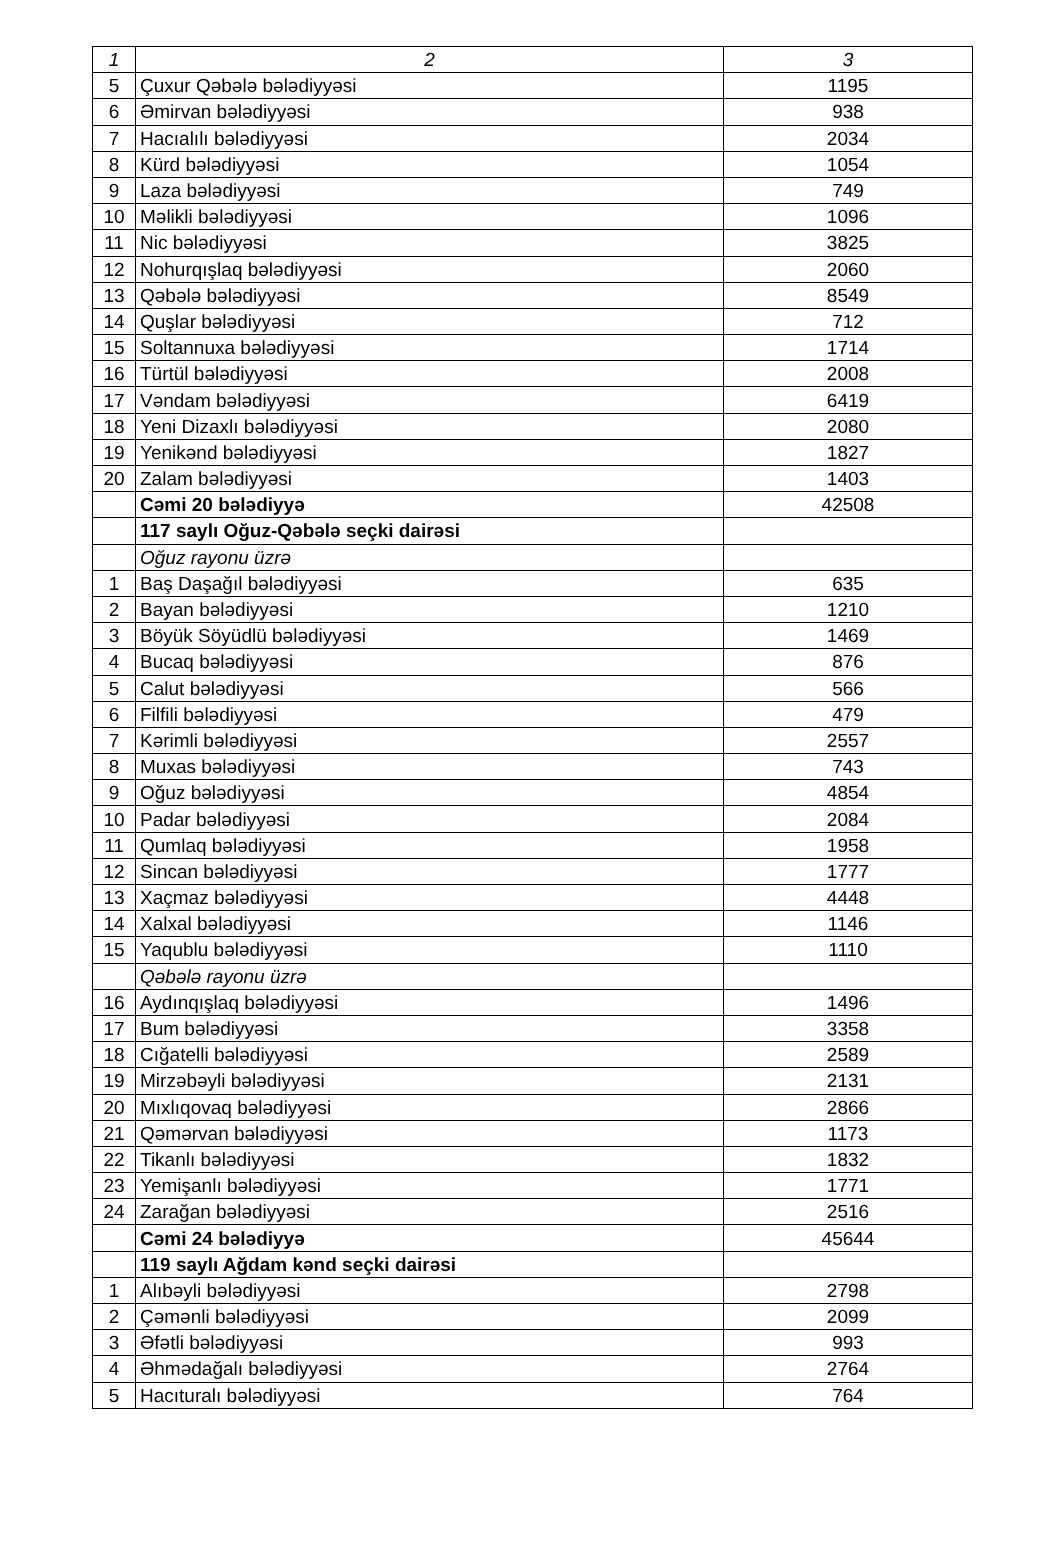| 1 | 2 | 3 |
| 5 | Çuxur Qəbələ bələdiyyəsi | 1195 |
| 6 | Əmirvan bələdiyyəsi | 938 |
| 7 | Hacıalılı bələdiyyəsi | 2034 |
| 8 | Kürd bələdiyyəsi | 1054 |
| 9 | Laza bələdiyyəsi | 749 |
| 10 | Məlikli bələdiyyəsi | 1096 |
| 11 | Nic bələdiyyəsi | 3825 |
| 12 | Nohurqışlaq bələdiyyəsi | 2060 |
| 13 | Qəbələ bələdiyyəsi | 8549 |
| 14 | Quşlar bələdiyyəsi | 712 |
| 15 | Soltannuxa bələdiyyəsi | 1714 |
| 16 | Türtül bələdiyyəsi | 2008 |
| 17 | Vəndam bələdiyyəsi | 6419 |
| 18 | Yeni Dizaxlı bələdiyyəsi | 2080 |
| 19 | Yenikənd bələdiyyəsi | 1827 |
| 20 | Zalam bələdiyyəsi | 1403 |
| | Cəmi 20 bələdiyyə | 42508 |
| | 117 saylı Oğuz-Qəbələ seçki dairəsi | |
| | Oğuz rayonu üzrə | |
| 1 | Baş Daşağıl bələdiyyəsi | 635 |
| 2 | Bayan bələdiyyəsi | 1210 |
| 3 | Böyük Söyüdlü bələdiyyəsi | 1469 |
| 4 | Bucaq bələdiyyəsi | 876 |
| 5 | Calut bələdiyyəsi | 566 |
| 6 | Filfili bələdiyyəsi | 479 |
| 7 | Kərimli bələdiyyəsi | 2557 |
| 8 | Muxas bələdiyyəsi | 743 |
| 9 | Oğuz bələdiyyəsi | 4854 |
| 10 | Padar bələdiyyəsi | 2084 |
| 11 | Qumlaq bələdiyyəsi | 1958 |
| 12 | Sincan bələdiyyəsi | 1777 |
| 13 | Xaçmaz bələdiyyəsi | 4448 |
| 14 | Xalxal bələdiyyəsi | 1146 |
| 15 | Yaqublu bələdiyyəsi | 1110 |
| | Qəbələ rayonu üzrə | |
| 16 | Aydınqışlaq bələdiyyəsi | 1496 |
| 17 | Bum bələdiyyəsi | 3358 |
| 18 | Cığatelli bələdiyyəsi | 2589 |
| 19 | Mirzəbəyli bələdiyyəsi | 2131 |
| 20 | Mıxlıqovaq bələdiyyəsi | 2866 |
| 21 | Qəmərvan bələdiyyəsi | 1173 |
| 22 | Tikanlı bələdiyyəsi | 1832 |
| 23 | Yemişanlı bələdiyyəsi | 1771 |
| 24 | Zarağan bələdiyyəsi | 2516 |
| | Cəmi 24 bələdiyyə | 45644 |
| | 119 saylı Ağdam kənd seçki dairəsi | |
| 1 | Alıbəyli bələdiyyəsi | 2798 |
| 2 | Çəmənli bələdiyyəsi | 2099 |
| 3 | Əfətli bələdiyyəsi | 993 |
| 4 | Əhmədağalı bələdiyyəsi | 2764 |
| 5 | Hacıturalı bələdiyyəsi | 764 |